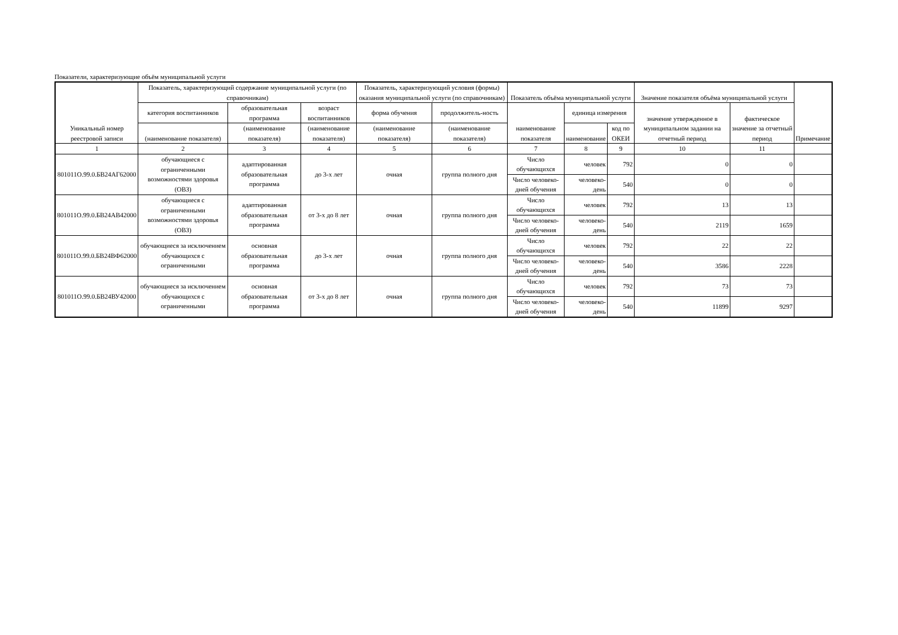Показатели, характеризующие объём муниципальной услуги
| Уникальный номер реестровой записи | Показатель, характеризующий содержание муниципальной услуги (по справочникам) | | | Показатель, характеризующий условия (формы) оказания муниципальной услуги (по справочникам) | | Показатель объёма муниципальной услуги | | | Значение показателя объёма муниципальной услуги | | Примечание |
| --- | --- | --- | --- | --- | --- | --- | --- | --- | --- | --- | --- |
| | категория воспитанников | образовательная программа | возраст воспитанников | форма обучения | продолжитель-ность | наименование показателя | единица измерения | | значение утвержденное в муниципальном задании на отчетный период | фактическое значение за отчетный период | |
| | (наименование показателя) | (наименование показателя) | (наименование показателя) | (наименование показателя) | (наименование показателя) | | наименование | код по ОКЕИ | | | |
| 1 | 2 | 3 | 4 | 5 | 6 | 7 | 8 | 9 | 10 | 11 | |
| 801011О.99.0.БВ24АГ62000 | обучающиеся с ограниченными возможностями здоровья (ОВЗ) | адаптированная образовательная программа | до 3-х лет | очная | группа полного дня | Число обучающихся | человек | 792 | 0 | 0 | |
| | | | | | | Число человеко-дней обучения | человеко-день | 540 | 0 | 0 | |
| 801011О.99.0.БВ24АВ42000 | обучающиеся с ограниченными возможностями здоровья (ОВЗ) | адаптированная образовательная программа | от 3-х до 8 лет | очная | группа полного дня | Число обучающихся | человек | 792 | 13 | 13 | |
| | | | | | | Число человеко-дней обучения | человеко-день | 540 | 2119 | 1659 | |
| 801011О.99.0.БВ24ВФ62000 | обучающиеся за исключением обучающихся с ограниченными | основная образовательная программа | до 3-х лет | очная | группа полного дня | Число обучающихся | человек | 792 | 22 | 22 | |
| | | | | | | Число человеко-дней обучения | человеко-день | 540 | 3586 | 2228 | |
| 801011О.99.0.БВ24ВУ42000 | обучающиеся за исключением обучающихся с ограниченными | основная образовательная программа | от 3-х до 8 лет | очная | группа полного дня | Число обучающихся | человек | 792 | 73 | 73 | |
| | | | | | | Число человеко-дней обучения | человеко-день | 540 | 11899 | 9297 | |